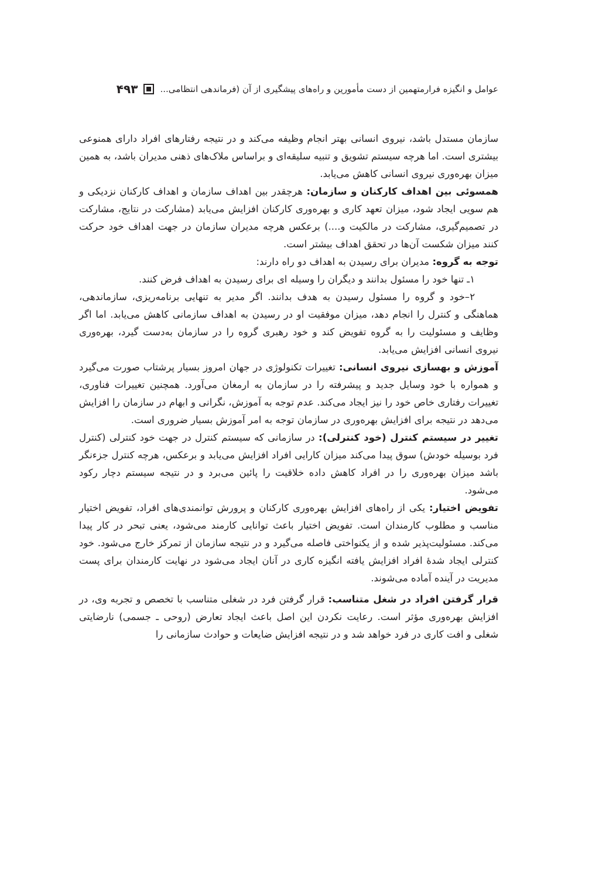عوامل و انگیزه فرارمتهمین از دست مأمورین و راه‌های پیشگیری از آن (فرماندهی انتظامی... ۴۹۳
سازمان مستدل باشد، نیروی انسانی بهتر انجام وظیفه می‌کند و در نتیجه رفتارهای افراد دارای همنوعی بیشتری است. اما هرچه سیستم تشویق و تنبیه سلیقه‌ای و براساس ملاک‌های ذهنی مدیران باشد، به همین میزان بهره‌وری نیروی انسانی کاهش می‌یابد.
همسوئی بین اهداف کارکنان و سازمان: هرچقدر بین اهداف سازمان و اهداف کارکنان نزدیکی و هم سویی ایجاد شود، میزان تعهد کاری و بهره‌وری کارکنان افزایش می‌یابد (مشارکت در نتایج، مشارکت در تصمیم‌گیری، مشارکت در مالکیت و....) برعکس هرچه مدیران سازمان در جهت اهداف خود حرکت کنند میزان شکست آن‌ها در تحقق اهداف بیشتر است.
توجه به گروه: مدیران برای رسیدن به اهداف دو راه دارند:
۱ـ تنها خود را مسئول بدانند و دیگران را وسیله ای برای رسیدن به اهداف فرض کنند.
۲–خود و گروه را مسئول رسیدن به هدف بدانند. اگر مدیر به تنهایی برنامه‌ریزی، سازماندهی، هماهنگی و کنترل را انجام دهد، میزان موفقیت او در رسیدن به اهداف سازمانی کاهش می‌یابد. اما اگر وظایف و مسئولیت را به گروه تفویض کند و خود رهبری گروه را در سازمان به‌دست گیرد، بهره‌وری نیروی انسانی افزایش می‌یابد.
آموزش و بهسازی نیروی انسانی: تغییرات تکنولوژی در جهان امروز بسیار پرشتاب صورت می‌گیرد و همواره با خود وسایل جدید و پیشرفته را در سازمان به ارمغان می‌آورد. همچنین تغییرات فناوری، تغییرات رفتاری خاص خود را نیز ایجاد می‌کند. عدم توجه به آموزش، نگرانی و ابهام در سازمان را افزایش می‌دهد در نتیجه برای افزایش بهره‌وری در سازمان توجه به امر آموزش بسیار ضروری است.
تغییر در سیستم کنترل (خود کنترلی): در سازمانی که سیستم کنترل در جهت خود کنترلی (کنترل فرد بوسیله خودش) سوق پیدا می‌کند میزان کارایی افراد افزایش می‌یابد و برعکس، هرچه کنترل جزءنگر باشد میزان بهره‌وری را در افراد کاهش داده خلاقیت را پائین می‌برد و در نتیجه سیستم دچار رکود می‌شود.
تفویض اختیار: یکی از راه‌های افزایش بهره‌وری کارکنان و پرورش توانمندی‌های افراد، تفویض اختیار مناسب و مطلوب کارمندان است. تفویض اختیار باعث توانایی کارمند می‌شود، یعنی تبحر در کار پیدا می‌کند. مسئولیت‌پذیر شده و از یکنواختی فاصله می‌گیرد و در نتیجه سازمان از تمرکز خارج می‌شود. خود کنترلی ایجاد شدهٔ افراد افزایش یافته انگیزه کاری در آنان ایجاد می‌شود در نهایت کارمندان برای پست مدیریت در آینده آماده می‌شوند.
قرار گرفتن افراد در شغل متناسب: قرار گرفتن فرد در شغلی متناسب با تخصص و تجربه وی، در افزایش بهره‌وری مؤثر است. رعایت نکردن این اصل باعث ایجاد تعارض (روحی ـ جسمی) نارضایتی شغلی و افت کاری در فرد خواهد شد و در نتیجه افزایش ضایعات و حوادث سازمانی را